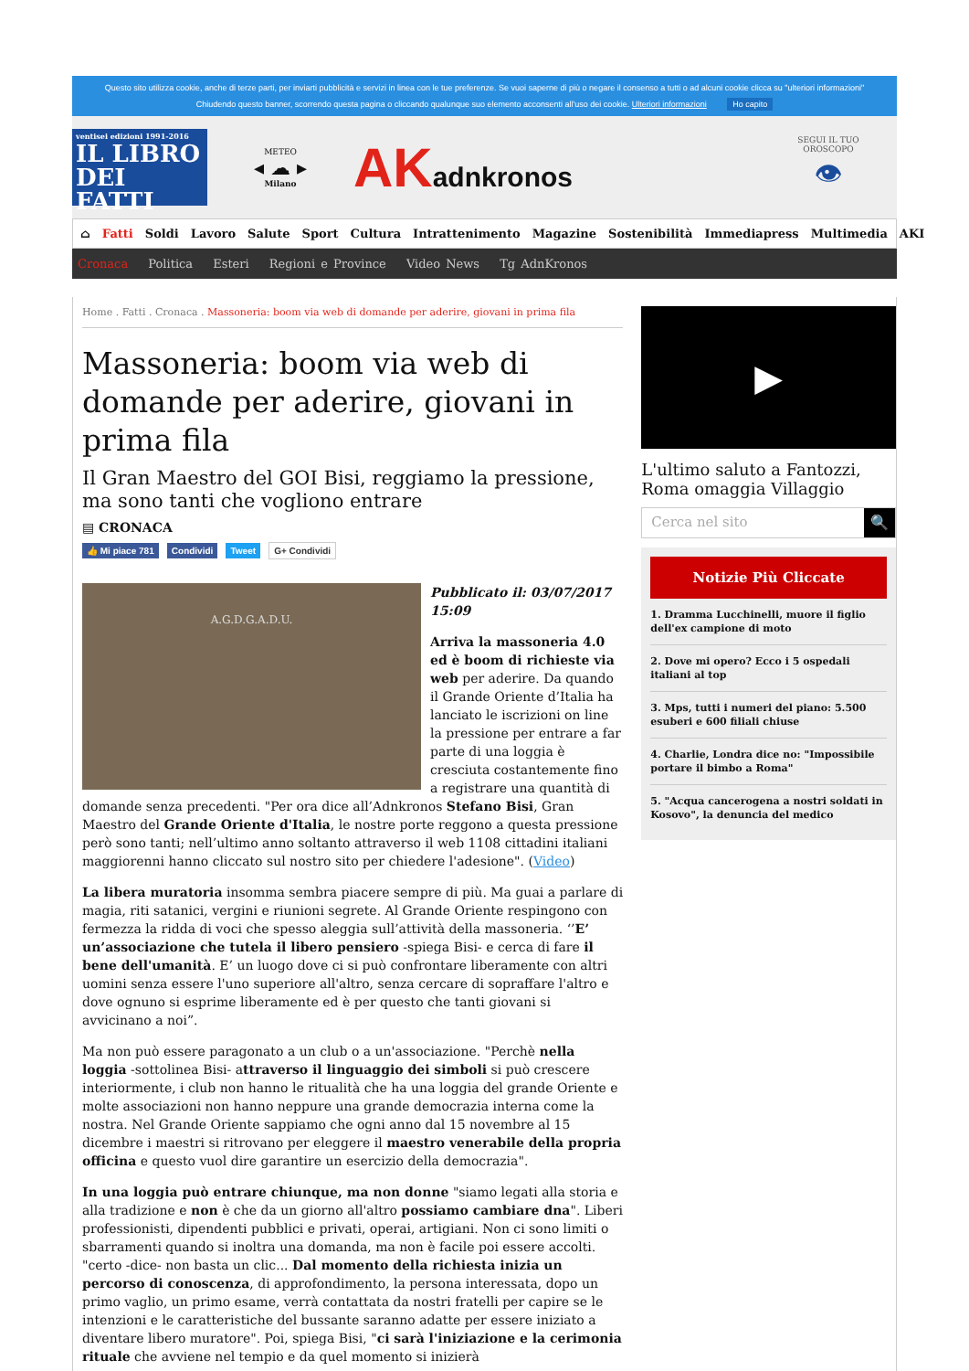Questo sito utilizza cookie, anche di terze parti, per inviarti pubblicità e servizi in linea con le tue preferenze. Se vuoi saperne di più o negare il consenso a tutti o ad alcuni cookie clicca su "ulteriori informazioni"
Chiudendo questo banner, scorrendo questa pagina o cliccando qualunque suo elemento acconsenti all'uso dei cookie. Ulteriori informazioni Ho capito
ventisei edizioni 1991-2016
IL LIBRO
DEI FATTI
METEO
◂ ☁ ▸
Milano
AKadnkronos
SEGUI IL TUO
OROSCOPO
👁
⌂ Fatti Soldi Lavoro Salute Sport Cultura Intrattenimento Magazine Sostenibilità Immediapress Multimedia AKI
Cronaca Politica Esteri Regioni e Province Video News Tg AdnKronos
Home . Fatti . Cronaca . Massoneria: boom via web di domande per aderire, giovani in prima fila
Massoneria: boom via web di domande per aderire, giovani in prima fila
Il Gran Maestro del GOI Bisi, reggiamo la pressione, ma sono tanti che vogliono entrare
▤ CRONACA
👍 Mi piace 781 Condividi Tweet G+ Condividi
A.G.D.G.A.D.U.
Pubblicato il: 03/07/2017 15:09
Arriva la massoneria 4.0 ed è boom di richieste via web per aderire. Da quando il Grande Oriente d’Italia ha lanciato le iscrizioni on line la pressione per entrare a far parte di una loggia è cresciuta costantemente fino a registrare una quantità di domande senza precedenti. "Per ora dice all’Adnkronos Stefano Bisi, Gran Maestro del Grande Oriente d'Italia, le nostre porte reggono a questa pressione però sono tanti; nell’ultimo anno soltanto attraverso il web 1108 cittadini italiani maggiorenni hanno cliccato sul nostro sito per chiedere l'adesione". (Video)
La libera muratoria insomma sembra piacere sempre di più. Ma guai a parlare di magia, riti satanici, vergini e riunioni segrete. Al Grande Oriente respingono con fermezza la ridda di voci che spesso aleggia sull’attività della massoneria. ‘’E’ un’associazione che tutela il libero pensiero -spiega Bisi- e cerca di fare il bene dell'umanità. E’ un luogo dove ci si può confrontare liberamente con altri uomini senza essere l'uno superiore all'altro, senza cercare di sopraffare l'altro e dove ognuno si esprime liberamente ed è per questo che tanti giovani si avvicinano a noi”.
Ma non può essere paragonato a un club o a un'associazione. "Perchè nella loggia -sottolinea Bisi- attraverso il linguaggio dei simboli si può crescere interiormente, i club non hanno le ritualità che ha una loggia del grande Oriente e molte associazioni non hanno neppure una grande democrazia interna come la nostra. Nel Grande Oriente sappiamo che ogni anno dal 15 novembre al 15 dicembre i maestri si ritrovano per eleggere il maestro venerabile della propria officina e questo vuol dire garantire un esercizio della democrazia".
In una loggia può entrare chiunque, ma non donne "siamo legati alla storia e alla tradizione e non è che da un giorno all'altro possiamo cambiare dna". Liberi professionisti, dipendenti pubblici e privati, operai, artigiani. Non ci sono limiti o sbarramenti quando si inoltra una domanda, ma non è facile poi essere accolti. "certo -dice- non basta un clic... Dal momento della richiesta inizia un percorso di conoscenza, di approfondimento, la persona interessata, dopo un primo vaglio, un primo esame, verrà contattata da nostri fratelli per capire se le intenzioni e le caratteristiche del bussante saranno adatte per essere iniziato a diventare libero muratore". Poi, spiega Bisi, "ci sarà l'iniziazione e la cerimonia rituale che avviene nel tempio e da quel momento si inizierà
▶
L'ultimo saluto a Fantozzi, Roma omaggia Villaggio
Cerca nel sito 🔍
Notizie Più Cliccate
1. Dramma Lucchinelli, muore il figlio dell'ex campione di moto
2. Dove mi opero? Ecco i 5 ospedali italiani al top
3. Mps, tutti i numeri del piano: 5.500 esuberi e 600 filiali chiuse
4. Charlie, Londra dice no: "Impossibile portare il bimbo a Roma"
5. "Acqua cancerogena a nostri soldati in Kosovo", la denuncia del medico